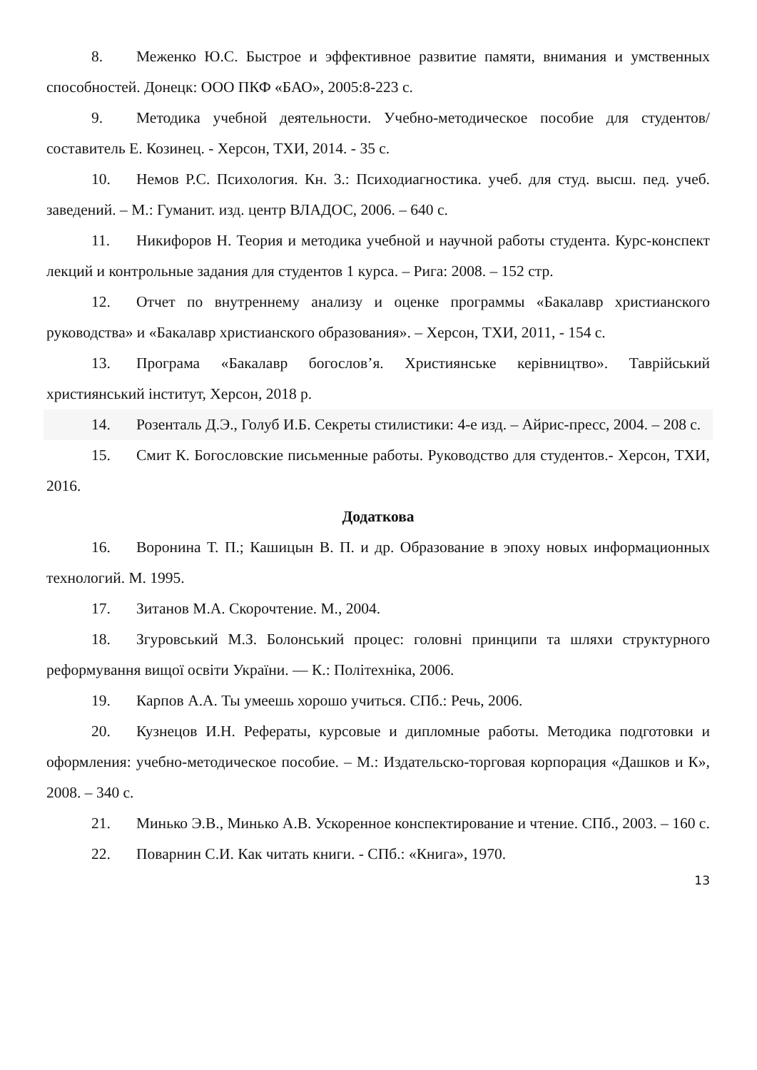8. Меженко Ю.С. Быстрое и эффективное развитие памяти, внимания и умственных способностей. Донецк: ООО ПКФ «БАО», 2005:8-223 с.
9. Методика учебной деятельности. Учебно-методическое пособие для студентов/ составитель Е. Козинец. - Херсон, ТХИ, 2014. - 35 с.
10. Немов Р.С. Психология. Кн. 3.: Психодиагностика. учеб. для студ. высш. пед. учеб. заведений. – М.: Гуманит. изд. центр ВЛАДОС, 2006. – 640 с.
11. Никифоров Н. Теория и методика учебной и научной работы студента. Курс-конспект лекций и контрольные задания для студентов 1 курса. – Рига: 2008. – 152 стр.
12. Отчет по внутреннему анализу и оценке программы «Бакалавр христианского руководства» и «Бакалавр христианского образования». – Херсон, ТХИ, 2011, - 154 с.
13. Програма «Бакалавр богослов’я. Християнське керівництво». Таврійський християнський інститут, Херсон, 2018 р.
14. Розенталь Д.Э., Голуб И.Б. Секреты стилистики: 4-е изд. – Айрис-пресс, 2004. – 208 с.
15. Смит К. Богословские письменные работы. Руководство для студентов.- Херсон, ТХИ, 2016.
Додаткова
16. Воронина Т. П.; Кашицын В. П. и др. Образование в эпоху новых информационных технологий. М. 1995.
17. Зитанов М.А. Скорочтение. М., 2004.
18. Згуровський М.З. Болонський процес: головні принципи та шляхи структурного реформування вищої освіти України. — К.: Політехніка, 2006.
19. Карпов А.А. Ты умеешь хорошо учиться. СПб.: Речь, 2006.
20. Кузнецов И.Н. Рефераты, курсовые и дипломные работы. Методика подготовки и оформления: учебно-методическое пособие. – М.: Издательско-торговая корпорация «Дашков и К», 2008. – 340 с.
21. Минько Э.В., Минько А.В. Ускоренное конспектирование и чтение. СПб., 2003. – 160 с.
22. Поварнин С.И. Как читать книги. - СПб.: «Книга», 1970.
13